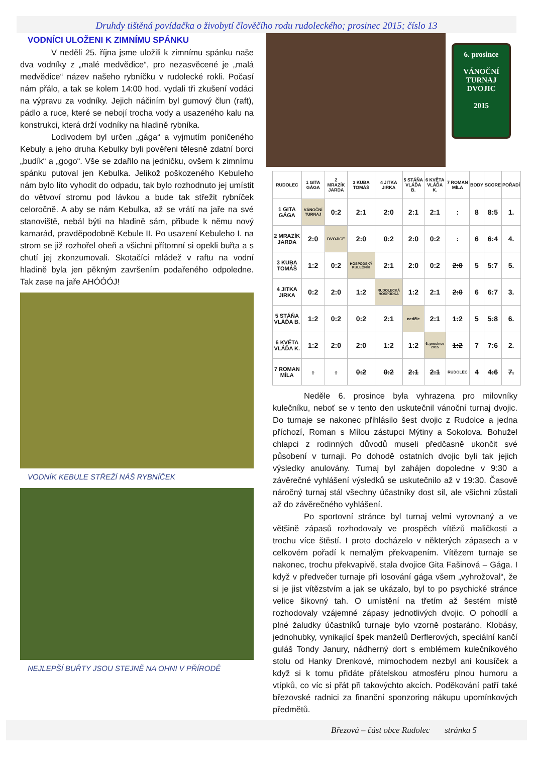Druhdy tištěná povídačka o živobytí člověčího rodu rudoleckého; prosinec 2015; číslo 13
VODNÍCI ULOŽENI K ZIMNÍMU SPÁNKU
V neděli 25. října jsme uložili k zimnímu spánku naše dva vodníky z „malé medvědice“, pro nezasvěcené je „malá medvědice“ název našeho rybníčku v rudolecké rokli. Počasí nám přálo, a tak se kolem 14:00 hod. vydali tři zkušení vodáci na výpravu za vodníky. Jejich náčiním byl gumový člun (raft), pádlo a ruce, které se nebojí trocha vody a usazeného kalu na konstrukci, která drží vodníky na hladině rybníka.
Lodivodem byl určen „gága“ a vyjmutím poničeného Kebuly a jeho druha Kebulky byli pověřeni tělesně zdatní borci „budík“ a „gogo“. Vše se zdařilo na jedničku, ovšem k zimnímu spánku putoval jen Kebulka. Jelikož poškozeného Kebuleho nám bylo líto vyhodit do odpadu, tak bylo rozhodnuto jej umístit do větvoví stromu pod lávkou a bude tak střežit rybníček celoročně. A aby se nám Kebulka, až se vrátí na jaře na své stanoviště, nebál býti na hladině sám, přibude k němu nový kamarád, pravděpodobně Kebule II. Po usazení Kebuleho I. na strom se již rozhořel oheň a všichni přítomní si opekli buřta a s chutí jej zkonzumovali. Skotačící mládež v raftu na vodní hladině byla jen pěkným završením podařeného odpoledne. Tak zase na jaře AHÓÓÓJ!
VODNÍK KEBULE STŘEŽÍ NÁŠ RYBNÍČEK
NEJLEPŠÍ BUŘTY JSOU STEJNĚ NA OHNI V PŘÍRODĚ
6. prosince
VÁNOČNÍ
TURNAJ
DVOJIC
2015
| RUDOLEC | 1 GITA GÁGA | 2 MRAZÍK JARDA | 3 KUBA TOMÁŠ | 4 JITKA JIRKA | 5 STÁŇA VLÁĎA B. | 6 KVĚTA VLÁĎA K. | 7 ROMAN MÍLA | BODY | SCORE | POŘADÍ |
| --- | --- | --- | --- | --- | --- | --- | --- | --- | --- | --- |
| 1 GITA GÁGA | VÁNOČNÍ TURNAJ | 0:2 | 2:1 | 2:0 | 2:1 | 2:1 | : | 8 | 8:5 | 1. |
| 2 MRAZÍK JARDA | 2:0 | DVOJICE | 2:0 | 0:2 | 2:0 | 0:2 | : | 6 | 6:4 | 4. |
| 3 KUBA TOMÁŠ | 1:2 | 0:2 | HOSPODSKÝ KULEČNÍK | 2:1 | 2:0 | 0:2 | 2:0 | 5 | 5:7 | 5. |
| 4 JITKA JIRKA | 0:2 | 2:0 | 1:2 | RUDOLECKÁ HOSPŮDKA | 1:2 | 2:1 | 2:0 | 6 | 6:7 | 3. |
| 5 STÁŇA VLÁĎA B. | 1:2 | 0:2 | 0:2 | 2:1 | neděle | 2:1 | 1:2 | 5 | 5:8 | 6. |
| 6 KVĚTA VLÁĎA K. | 1:2 | 2:0 | 2:0 | 1:2 | 1:2 | 6. prosince 2015 | 1:2 | 7 | 7:6 | 2. |
| 7 ROMAN MÍLA | : | : | 0:2 | 0:2 | 2:1 | 2:1 | RUDOLEC | 4 | 4:6 | 7. |
Neděle 6. prosince byla vyhrazena pro milovníky kulečníku, neboť se v tento den uskutečnil vánoční turnaj dvojic. Do turnaje se nakonec přihlásilo šest dvojic z Rudolce a jedna příchozí, Roman s Mílou zástupci Mýtiny a Sokolova. Bohužel chlapci z rodinných důvodů museli předčasně ukončit své působení v turnaji. Po dohodě ostatních dvojic byli tak jejich výsledky anulovány. Turnaj byl zahájen dopoledne v 9:30 a závěrečné vyhlášení výsledků se uskutečnilo až v 19:30. Časově náročný turnaj stál všechny účastníky dost sil, ale všichni zůstali až do závěrečného vyhlášení.
Po sportovní stránce byl turnaj velmi vyrovnaný a ve většině zápasů rozhodovaly ve prospěch vítězů maličkosti a trochu více štěstí. I proto docházelo v některých zápasech a v celkovém pořadí k nemalým překvapením. Vítězem turnaje se nakonec, trochu překvapivě, stala dvojice Gita Fašinová – Gága. I když v předvečer turnaje při losování gága všem „vyhrožoval“, že si je jist vítězstvím a jak se ukázalo, byl to po psychické stránce velice šikovný tah. O umístění na třetím až šestém místě rozhodovaly vzájemné zápasy jednotlivých dvojic. O pohodlí a plné žaludky účastníků turnaje bylo vzorně postaráno. Klobásy, jednohubky, vynikající špek manželů Derflerových, speciální kančí guláš Tondy Janury, nádherný dort s emblémem kulečníkového stolu od Hanky Drenkové, mimochodem nezbyl ani kousíček a když si k tomu přidáte přátelskou atmosféru plnou humoru a vtípků, co víc si přát při takovýchto akcích. Poděkování patří také březovské radnici za finanční sponzoring nákupu upomínkových předmětů.
Březová – část obce Rudolec stránka 5